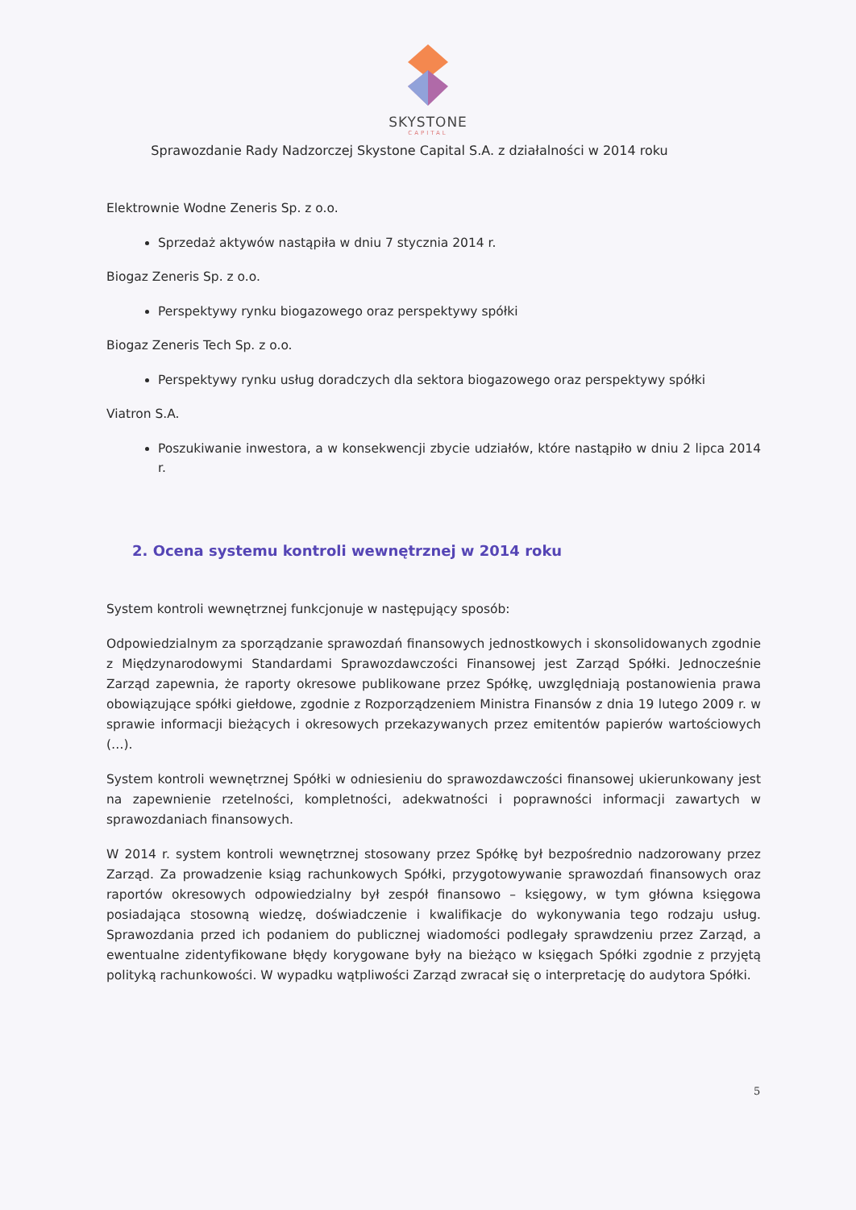SKYSTONE
CAPITAL
Sprawozdanie Rady Nadzorczej Skystone Capital S.A. z działalności w 2014 roku
Elektrownie Wodne Zeneris Sp. z o.o.
Sprzedaż aktywów nastąpiła w dniu 7 stycznia 2014 r.
Biogaz Zeneris Sp. z o.o.
Perspektywy rynku biogazowego oraz perspektywy spółki
Biogaz Zeneris Tech Sp. z o.o.
Perspektywy rynku usług doradczych dla sektora biogazowego oraz perspektywy spółki
Viatron S.A.
Poszukiwanie inwestora, a w konsekwencji zbycie udziałów, które nastąpiło w dniu 2 lipca 2014 r.
2. Ocena systemu kontroli wewnętrznej w 2014 roku
System kontroli wewnętrznej funkcjonuje w następujący sposób:
Odpowiedzialnym za sporządzanie sprawozdań finansowych jednostkowych i skonsolidowanych zgodnie z Międzynarodowymi Standardami Sprawozdawczości Finansowej jest Zarząd Spółki. Jednocześnie Zarząd zapewnia, że raporty okresowe publikowane przez Spółkę, uwzględniają postanowienia prawa obowiązujące spółki giełdowe, zgodnie z Rozporządzeniem Ministra Finansów z dnia 19 lutego 2009 r. w sprawie informacji bieżących i okresowych przekazywanych przez emitentów papierów wartościowych (…).
System kontroli wewnętrznej Spółki w odniesieniu do sprawozdawczości finansowej ukierunkowany jest na zapewnienie rzetelności, kompletności, adekwatności i poprawności informacji zawartych w sprawozdaniach finansowych.
W 2014 r. system kontroli wewnętrznej stosowany przez Spółkę był bezpośrednio nadzorowany przez Zarząd. Za prowadzenie ksiąg rachunkowych Spółki, przygotowywanie sprawozdań finansowych oraz raportów okresowych odpowiedzialny był zespół finansowo – księgowy, w tym główna księgowa posiadająca stosowną wiedzę, doświadczenie i kwalifikacje do wykonywania tego rodzaju usług. Sprawozdania przed ich podaniem do publicznej wiadomości podlegały sprawdzeniu przez Zarząd, a ewentualne zidentyfikowane błędy korygowane były na bieżąco w księgach Spółki zgodnie z przyjętą polityką rachunkowości. W wypadku wątpliwości Zarząd zwracał się o interpretację do audytora Spółki.
5